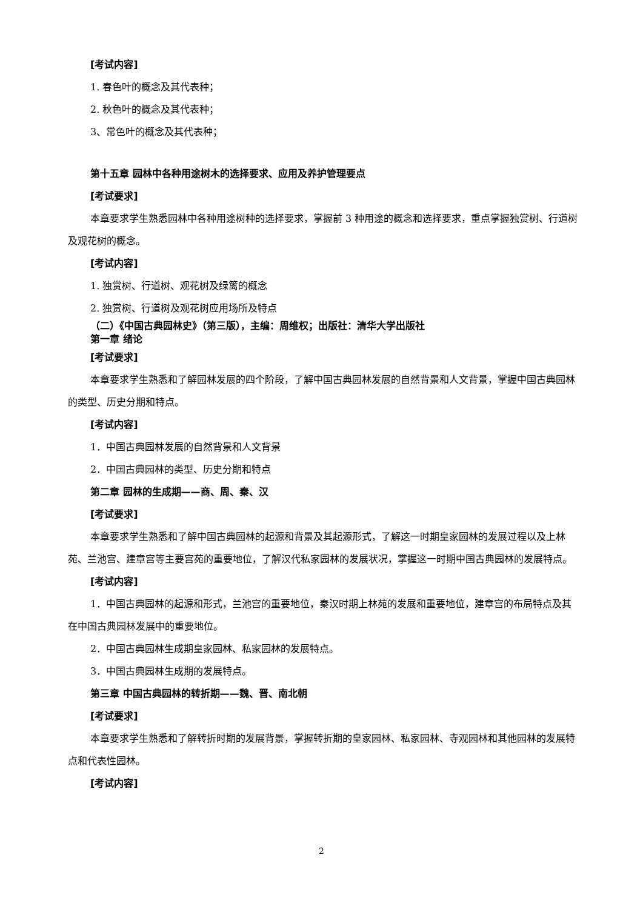[考试内容]
1. 春色叶的概念及其代表种；
2. 秋色叶的概念及其代表种；
3、常色叶的概念及其代表种；
第十五章 园林中各种用途树木的选择要求、应用及养护管理要点
[考试要求]
本章要求学生熟悉园林中各种用途树种的选择要求，掌握前 3 种用途的概念和选择要求，重点掌握独赏树、行道树及观花树的概念。
[考试内容]
1. 独赏树、行道树、观花树及绿篱的概念
2. 独赏树、行道树及观花树应用场所及特点
（二）《中国古典园林史》（第三版），主编：周维权；出版社：清华大学出版社
第一章 绪论
[考试要求]
本章要求学生熟悉和了解园林发展的四个阶段，了解中国古典园林发展的自然背景和人文背景，掌握中国古典园林的类型、历史分期和特点。
[考试内容]
1．中国古典园林发展的自然背景和人文背景
2．中国古典园林的类型、历史分期和特点
第二章 园林的生成期——商、周、秦、汉
[考试要求]
本章要求学生熟悉和了解中国古典园林的起源和背景及其起源形式，了解这一时期皇家园林的发展过程以及上林苑、兰池宫、建章宫等主要宫苑的重要地位，了解汉代私家园林的发展状况，掌握这一时期中国古典园林的发展特点。
[考试内容]
1．中国古典园林的起源和形式，兰池宫的重要地位，秦汉时期上林苑的发展和重要地位，建章宫的布局特点及其在中国古典园林发展中的重要地位。
2．中国古典园林生成期皇家园林、私家园林的发展特点。
3．中国古典园林生成期的发展特点。
第三章 中国古典园林的转折期——魏、晋、南北朝
[考试要求]
本章要求学生熟悉和了解转折时期的发展背景，掌握转折期的皇家园林、私家园林、寺观园林和其他园林的发展特点和代表性园林。
[考试内容]
2